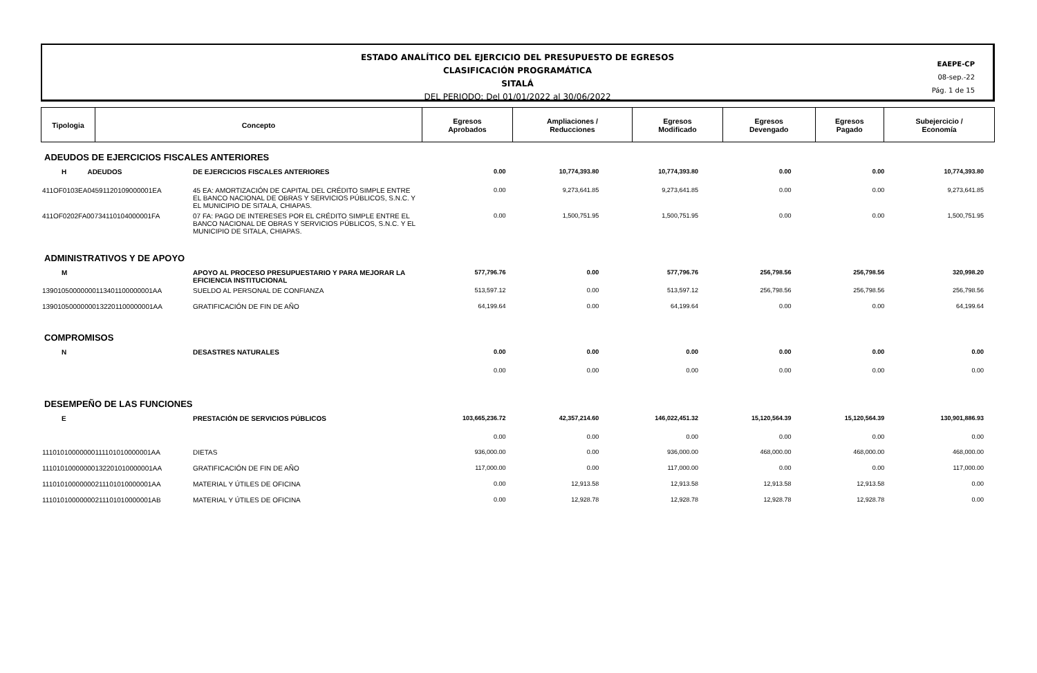ESTADO ANALÍTICO DEL EJERCICIO DEL PRESUPUESTO DE EGRESOS
CLASIFICACIÓN PROGRAMÁTICA
SITALÁ
DEL PERIODO: Del 01/01/2022 al 30/06/2022
EAEPE-CP
08-sep.-22
Pág. 1 de 15
| Tipologia | Concepto | Egresos Aprobados | Ampliaciones / Reducciones | Egresos Modificado | Egresos Devengado | Egresos Pagado | Subejercicio / Economía |
| --- | --- | --- | --- | --- | --- | --- | --- |
| ADEUDOS DE EJERCICIOS FISCALES ANTERIORES | | | | | | | |
| H ADEUDOS | DE EJERCICIOS FISCALES ANTERIORES | 0.00 | 10,774,393.80 | 10,774,393.80 | 0.00 | 0.00 | 10,774,393.80 |
| 411OF0103EA04591120109000001EA | 45 EA: AMORTIZACIÓN DE CAPITAL DEL CRÉDITO SIMPLE ENTRE EL BANCO NACIONAL DE OBRAS Y SERVICIOS PÚBLICOS, S.N.C. Y EL MUNICIPIO DE SITALA, CHIAPAS. | 0.00 | 9,273,641.85 | 9,273,641.85 | 0.00 | 0.00 | 9,273,641.85 |
| 411OF0202FA00734110104000001FA | 07 FA: PAGO DE INTERESES POR EL CRÉDITO SIMPLE ENTRE EL BANCO NACIONAL DE OBRAS Y SERVICIOS PÚBLICOS, S.N.C. Y EL MUNICIPIO DE SITALA, CHIAPAS. | 0.00 | 1,500,751.95 | 1,500,751.95 | 0.00 | 0.00 | 1,500,751.95 |
| ADMINISTRATIVOS Y DE APOYO | | | | | | | |
| M | APOYO AL PROCESO PRESUPUESTARIO Y PARA MEJORAR LA EFICIENCIA INSTITUCIONAL | 577,796.76 | 0.00 | 577,796.76 | 256,798.56 | 256,798.56 | 320,998.20 |
| 13901050000000113401100000001AA | SUELDO AL PERSONAL DE CONFIANZA | 513,597.12 | 0.00 | 513,597.12 | 256,798.56 | 256,798.56 | 256,798.56 |
| 13901050000000132201100000001AA | GRATIFICACIÓN DE FIN DE AÑO | 64,199.64 | 0.00 | 64,199.64 | 0.00 | 0.00 | 64,199.64 |
| COMPROMISOS | | | | | | | |
| N | DESASTRES NATURALES | 0.00 | 0.00 | 0.00 | 0.00 | 0.00 | 0.00 |
| | | 0.00 | 0.00 | 0.00 | 0.00 | 0.00 | 0.00 |
| DESEMPEÑO DE LAS FUNCIONES | | | | | | | |
| E | PRESTACIÓN DE SERVICIOS PÚBLICOS | 103,665,236.72 | 42,357,214.60 | 146,022,451.32 | 15,120,564.39 | 15,120,564.39 | 130,901,886.93 |
| | | 0.00 | 0.00 | 0.00 | 0.00 | 0.00 | 0.00 |
| 11101010000000111101010000001AA | DIETAS | 936,000.00 | 0.00 | 936,000.00 | 468,000.00 | 468,000.00 | 468,000.00 |
| 11101010000000132201010000001AA | GRATIFICACIÓN DE FIN DE AÑO | 117,000.00 | 0.00 | 117,000.00 | 0.00 | 0.00 | 117,000.00 |
| 11101010000000211101010000001AA | MATERIAL Y ÚTILES DE OFICINA | 0.00 | 12,913.58 | 12,913.58 | 12,913.58 | 12,913.58 | 0.00 |
| 11101010000000211101010000001AB | MATERIAL Y ÚTILES DE OFICINA | 0.00 | 12,928.78 | 12,928.78 | 12,928.78 | 12,928.78 | 0.00 |